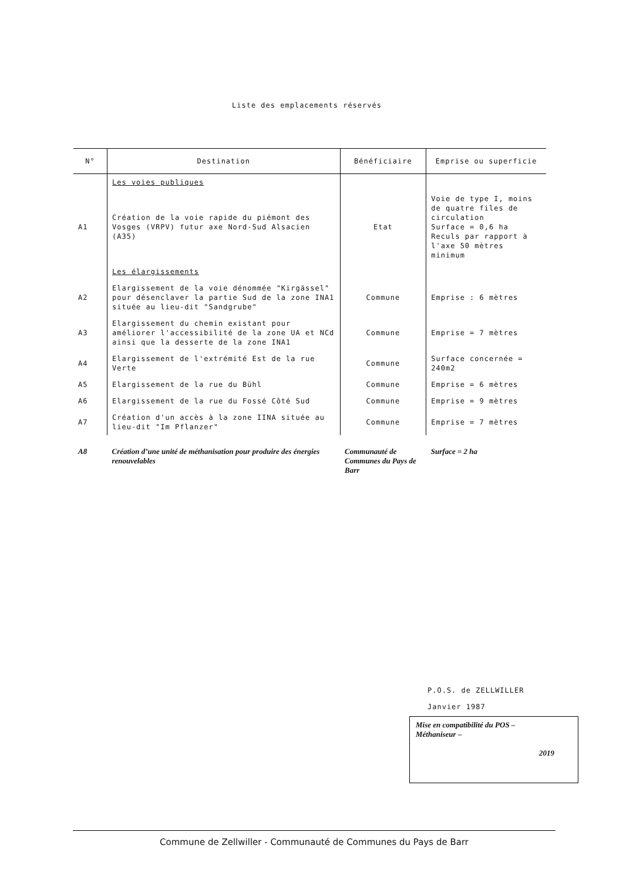Liste des emplacements réservés
| N° | Destination | Bénéficiaire | Emprise ou superficie |
| --- | --- | --- | --- |
| | Les voies publiques | | |
| A1 | Création de la voie rapide du piémont des Vosges (VRPV) futur axe Nord-Sud Alsacien (A35) | Etat | Voie de type I, moins de quatre files de circulation Surface = 0,6 ha Reculs par rapport à l'axe 50 mètres minimum |
| | Les élargissements | | |
| A2 | Elargissement de la voie dénommée "Kirgässel" pour désenclaver la partie Sud de la zone INA1 située au lieu-dit "Sandgrube" | Commune | Emprise : 6 mètres |
| A3 | Elargissement du chemin existant pour améliorer l'accessibilité de la zone UA et NCd ainsi que la desserte de la zone INA1 | Commune | Emprise = 7 mètres |
| A4 | Elargissement de l'extrémité Est de la rue Verte | Commune | Surface concernée = 240m2 |
| A5 | Elargissement de la rue du Bühl | Commune | Emprise = 6 mètres |
| A6 | Elargissement de la rue du Fossé Côté Sud | Commune | Emprise = 9 mètres |
| A7 | Création d'un accès à la zone IINA située au lieu-dit "Im Pflanzer" | Commune | Emprise = 7 mètres |
| A8 | Création d’une unité de méthanisation pour produire des énergies renouvelables | Communauté de Communes du Pays de Barr | Surface = 2 ha |
P.O.S. de ZELLWILLER
Janvier 1987
Mise en compatibilité du POS –
Méthaniseur –
2019
Commune de Zellwiller - Communauté de Communes du Pays de Barr